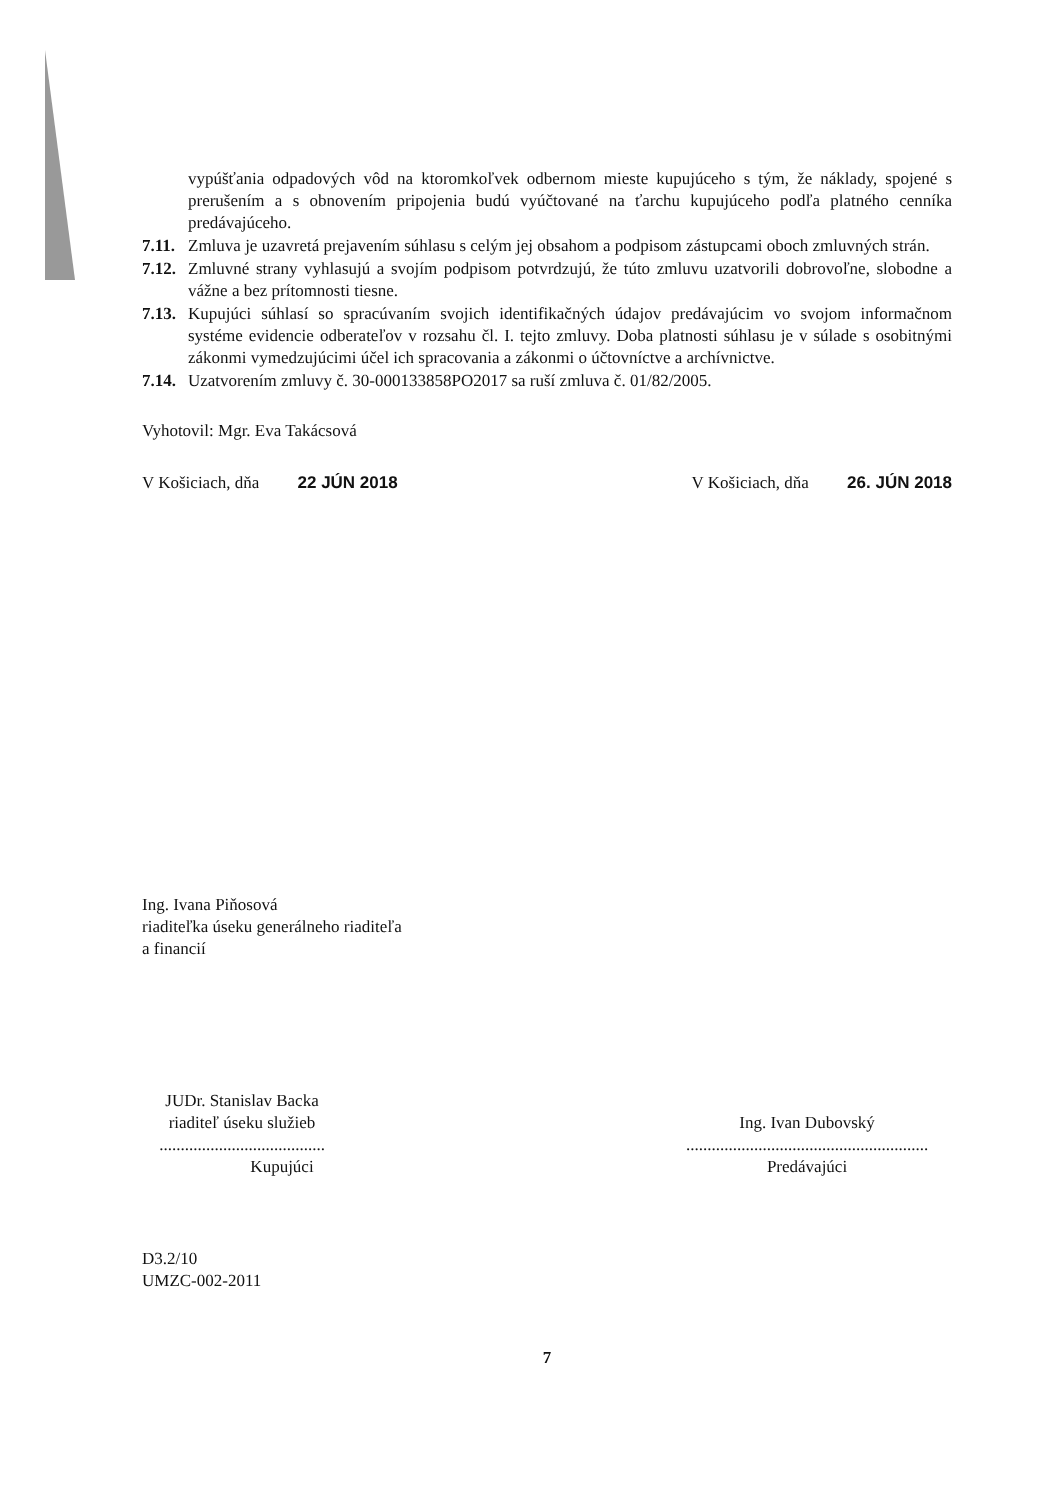vypúšťania odpadových vôd na ktoromkoľvek odbernom mieste kupujúceho s tým, že náklady, spojené s prerušením a s obnovením pripojenia budú vyúčtované na ťarchu kupujúceho podľa platného cenníka predávajúceho.
7.11.
Zmluva je uzavretá prejavením súhlasu s celým jej obsahom a podpisom zástupcami oboch zmluvných strán.
7.12.
Zmluvné strany vyhlasujú a svojím podpisom potvrdzujú, že túto zmluvu uzatvorili dobrovoľne, slobodne a vážne a bez prítomnosti tiesne.
7.13.
Kupujúci súhlasí so spracúvaním svojich identifikačných údajov predávajúcim vo svojom informačnom systéme evidencie odberateľov v rozsahu čl. I. tejto zmluvy. Doba platnosti súhlasu je v súlade s osobitnými zákonmi vymedzujúcimi účel ich spracovania a zákonmi o účtovníctve a archívnictve.
7.14.
Uzatvorením zmluvy č. 30-000133858PO2017 sa ruší zmluva č. 01/82/2005.
Vyhotovil: Mgr. Eva Takácsová
V Košiciach, dňa 22 JÚN 2018
V Košiciach, dňa 26. JÚN 2018
Ing. Ivana Piňosová
riaditeľka úseku generálneho riaditeľa
a financií
JUDr. Stanislav Backa
riaditeľ úseku služieb
.......................................
Kupujúci
Ing. Ivan Dubovský
.........................................................
Predávajúci
D3.2/10
UMZC-002-2011
7